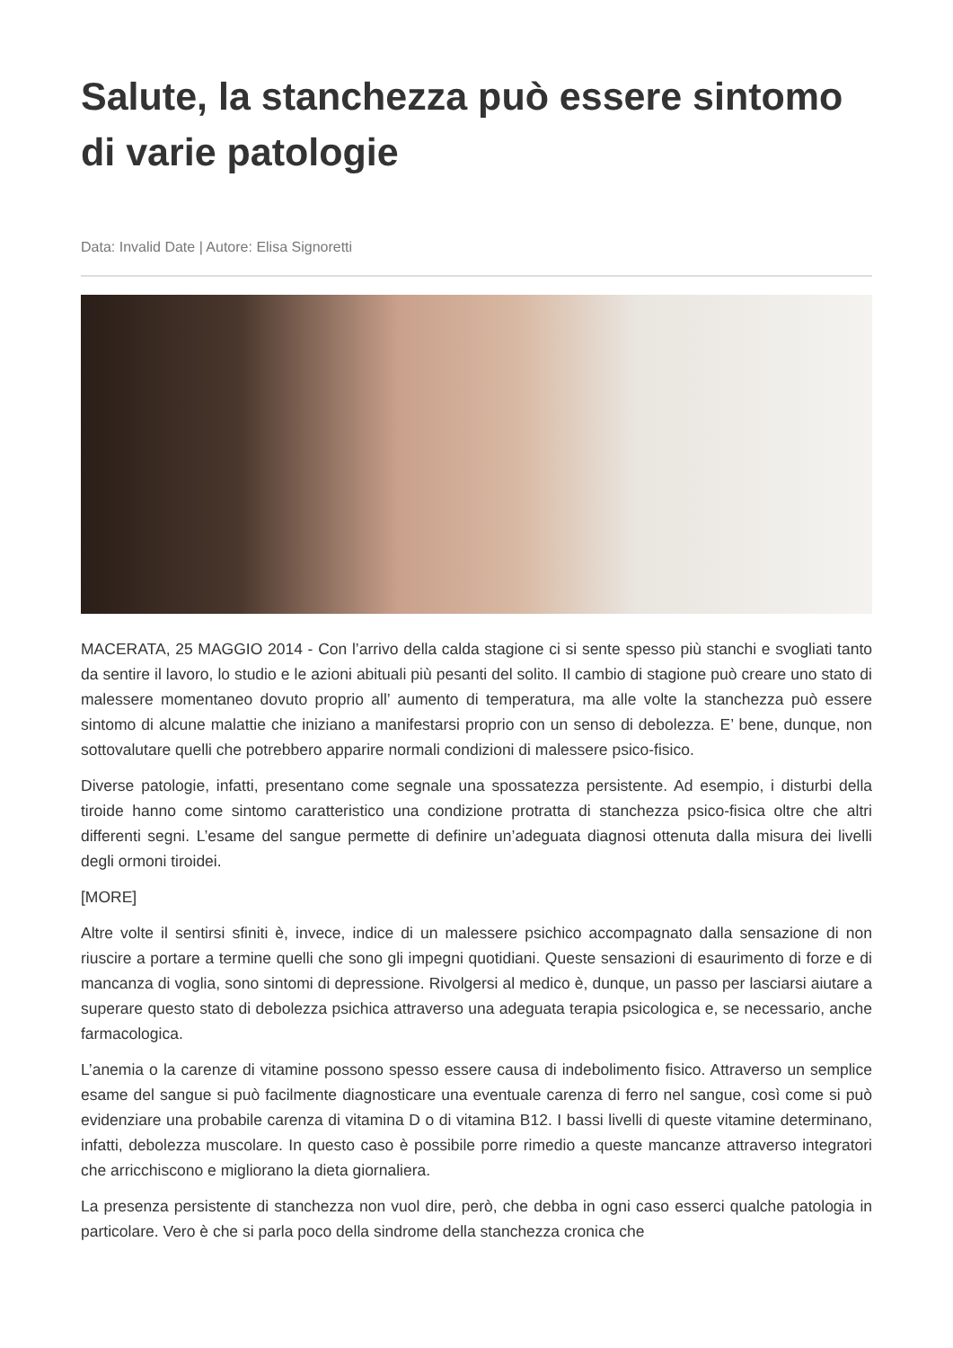Salute, la stanchezza può essere sintomo di varie patologie
Data: Invalid Date | Autore: Elisa Signoretti
MACERATA, 25 MAGGIO 2014 - Con l’arrivo della calda stagione ci si sente spesso più stanchi e svogliati tanto da sentire il lavoro, lo studio e le azioni abituali più pesanti del solito. Il cambio di stagione può creare uno stato di malessere momentaneo dovuto proprio all’ aumento di temperatura, ma alle volte la stanchezza può essere sintomo di alcune malattie che iniziano a manifestarsi proprio con un senso di debolezza. E’ bene, dunque, non sottovalutare quelli che potrebbero apparire normali condizioni di malessere psico-fisico.
Diverse patologie, infatti, presentano come segnale una spossatezza persistente. Ad esempio, i disturbi della tiroide hanno come sintomo caratteristico una condizione protratta di stanchezza psico-fisica oltre che altri differenti segni. L’esame del sangue permette di definire un’adeguata diagnosi ottenuta dalla misura dei livelli degli ormoni tiroidei.
[MORE]
Altre volte il sentirsi sfiniti è, invece, indice di un malessere psichico accompagnato dalla sensazione di non riuscire a portare a termine quelli che sono gli impegni quotidiani. Queste sensazioni di esaurimento di forze e di mancanza di voglia, sono sintomi di depressione. Rivolgersi al medico è, dunque, un passo per lasciarsi aiutare a superare questo stato di debolezza psichica attraverso una adeguata terapia psicologica e, se necessario, anche farmacologica.
L’anemia o la carenze di vitamine possono spesso essere causa di indebolimento fisico. Attraverso un semplice esame del sangue si può facilmente diagnosticare una eventuale carenza di ferro nel sangue, così come si può evidenziare una probabile carenza di vitamina D o di vitamina B12. I bassi livelli di queste vitamine determinano, infatti, debolezza muscolare. In questo caso è possibile porre rimedio a queste mancanze attraverso integratori che arricchiscono e migliorano la dieta giornaliera.
La presenza persistente di stanchezza non vuol dire, però, che debba in ogni caso esserci qualche patologia in particolare. Vero è che si parla poco della sindrome della stanchezza cronica che